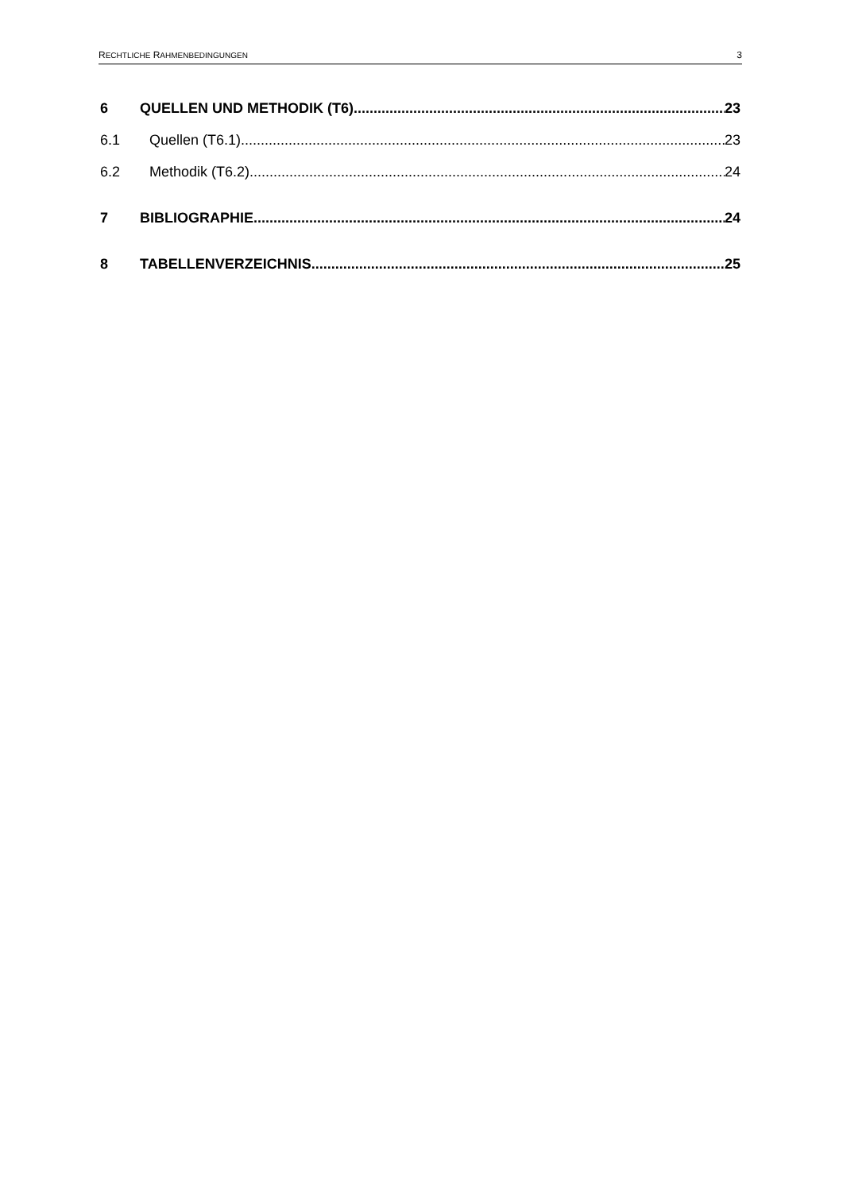RECHTLICHE RAHMENBEDINGUNGEN 3
6 QUELLEN UND METHODIK (T6) 23
6.1 Quellen (T6.1) 23
6.2 Methodik (T6.2) 24
7 BIBLIOGRAPHIE 24
8 TABELLENVERZEICHNIS 25